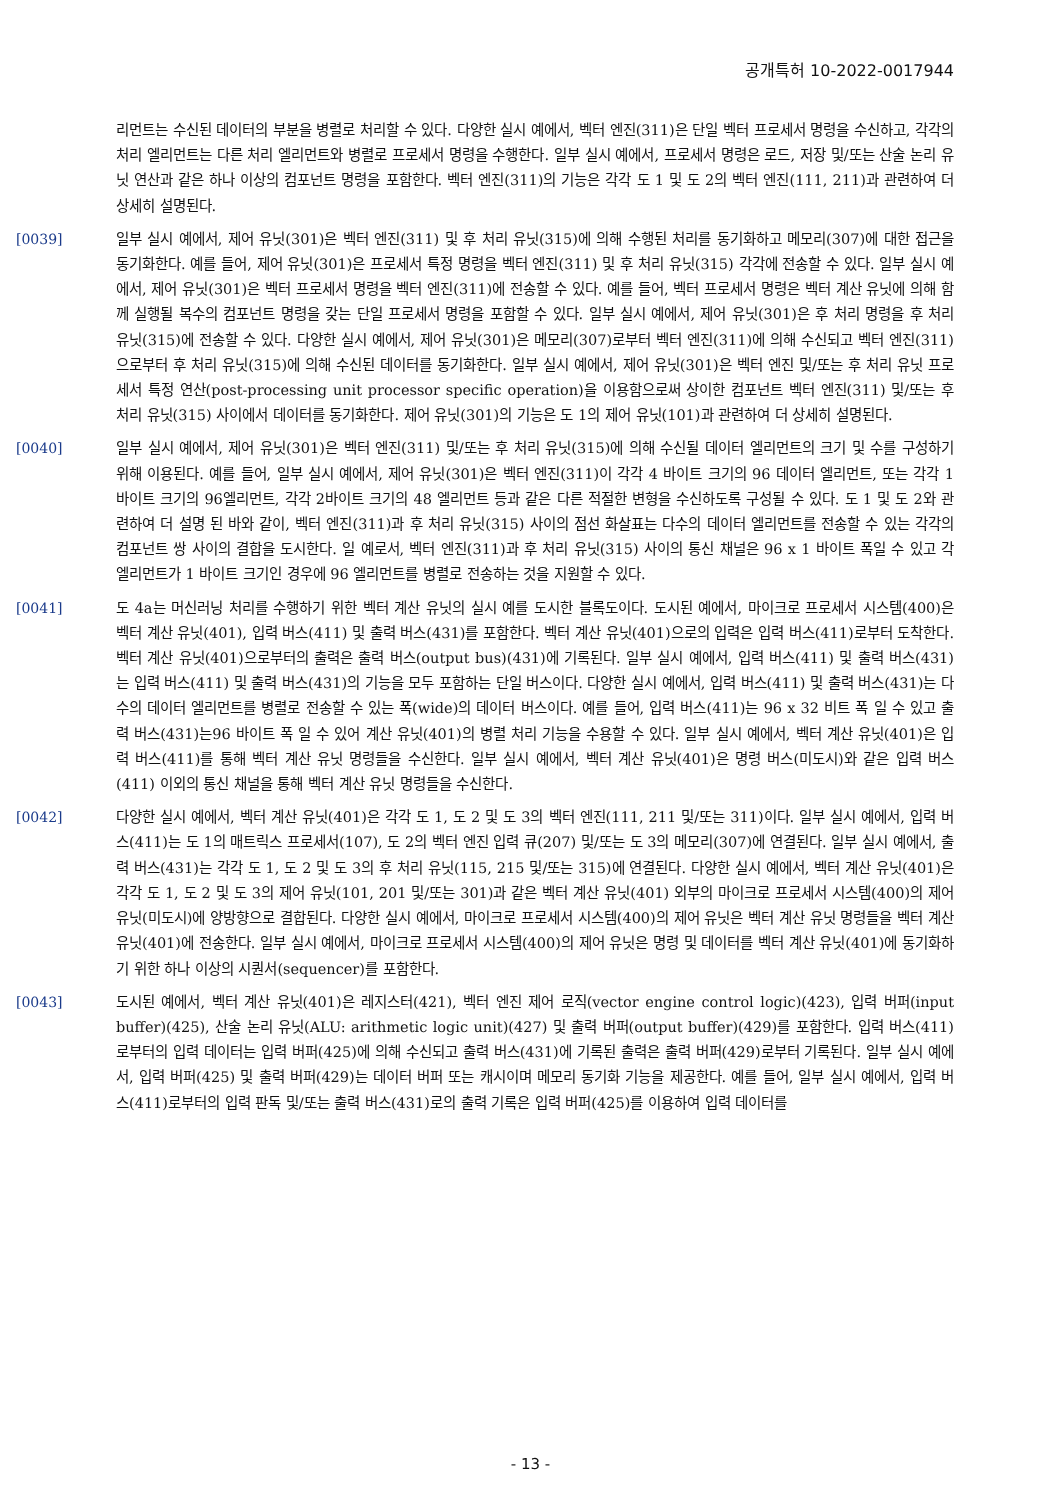공개특허 10-2022-0017944
리먼트는 수신된 데이터의 부분을 병렬로 처리할 수 있다. 다양한 실시 예에서, 벡터 엔진(311)은 단일 벡터 프로세서 명령을 수신하고, 각각의 처리 엘리먼트는 다른 처리 엘리먼트와 병렬로 프로세서 명령을 수행한다. 일부 실시 예에서, 프로세서 명령은 로드, 저장 및/또는 산술 논리 유닛 연산과 같은 하나 이상의 컴포넌트 명령을 포함한다. 벡터 엔진(311)의 기능은 각각 도 1 및 도 2의 벡터 엔진(111, 211)과 관련하여 더 상세히 설명된다.
[0039] 일부 실시 예에서, 제어 유닛(301)은 벡터 엔진(311) 및 후 처리 유닛(315)에 의해 수행된 처리를 동기화하고 메모리(307)에 대한 접근을 동기화한다. 예를 들어, 제어 유닛(301)은 프로세서 특정 명령을 벡터 엔진(311) 및 후 처리 유닛(315) 각각에 전송할 수 있다. 일부 실시 예에서, 제어 유닛(301)은 벡터 프로세서 명령을 벡터 엔진(311)에 전송할 수 있다. 예를 들어, 벡터 프로세서 명령은 벡터 계산 유닛에 의해 함께 실행될 복수의 컴포넌트 명령을 갖는 단일 프로세서 명령을 포함할 수 있다. 일부 실시 예에서, 제어 유닛(301)은 후 처리 명령을 후 처리 유닛(315)에 전송할 수 있다. 다양한 실시 예에서, 제어 유닛(301)은 메모리(307)로부터 벡터 엔진(311)에 의해 수신되고 벡터 엔진(311)으로부터 후 처리 유닛(315)에 의해 수신된 데이터를 동기화한다. 일부 실시 예에서, 제어 유닛(301)은 벡터 엔진 및/또는 후 처리 유닛 프로세서 특정 연산(post-processing unit processor specific operation)을 이용함으로써 상이한 컴포넌트 벡터 엔진(311) 및/또는 후 처리 유닛(315) 사이에서 데이터를 동기화한다. 제어 유닛(301)의 기능은 도 1의 제어 유닛(101)과 관련하여 더 상세히 설명된다.
[0040] 일부 실시 예에서, 제어 유닛(301)은 벡터 엔진(311) 및/또는 후 처리 유닛(315)에 의해 수신될 데이터 엘리먼트의 크기 및 수를 구성하기 위해 이용된다. 예를 들어, 일부 실시 예에서, 제어 유닛(301)은 벡터 엔진(311)이 각각 4 바이트 크기의 96 데이터 엘리먼트, 또는 각각 1 바이트 크기의 96엘리먼트, 각각 2바이트 크기의 48 엘리먼트 등과 같은 다른 적절한 변형을 수신하도록 구성될 수 있다. 도 1 및 도 2와 관련하여 더 설명 된 바와 같이, 벡터 엔진(311)과 후 처리 유닛(315) 사이의 점선 화살표는 다수의 데이터 엘리먼트를 전송할 수 있는 각각의 컴포넌트 쌍 사이의 결합을 도시한다. 일 예로서, 벡터 엔진(311)과 후 처리 유닛(315) 사이의 통신 채널은 96 x 1 바이트 폭일 수 있고 각 엘리먼트가 1 바이트 크기인 경우에 96 엘리먼트를 병렬로 전송하는 것을 지원할 수 있다.
[0041] 도 4a는 머신러닝 처리를 수행하기 위한 벡터 계산 유닛의 실시 예를 도시한 블록도이다. 도시된 예에서, 마이크로 프로세서 시스템(400)은 벡터 계산 유닛(401), 입력 버스(411) 및 출력 버스(431)를 포함한다. 벡터 계산 유닛(401)으로의 입력은 입력 버스(411)로부터 도착한다. 벡터 계산 유닛(401)으로부터의 출력은 출력 버스(output bus)(431)에 기록된다. 일부 실시 예에서, 입력 버스(411) 및 출력 버스(431)는 입력 버스(411) 및 출력 버스(431)의 기능을 모두 포함하는 단일 버스이다. 다양한 실시 예에서, 입력 버스(411) 및 출력 버스(431)는 다수의 데이터 엘리먼트를 병렬로 전송할 수 있는 폭(wide)의 데이터 버스이다. 예를 들어, 입력 버스(411)는 96 x 32 비트 폭 일 수 있고 출력 버스(431)는96 바이트 폭 일 수 있어 계산 유닛(401)의 병렬 처리 기능을 수용할 수 있다. 일부 실시 예에서, 벡터 계산 유닛(401)은 입력 버스(411)를 통해 벡터 계산 유닛 명령들을 수신한다. 일부 실시 예에서, 벡터 계산 유닛(401)은 명령 버스(미도시)와 같은 입력 버스(411) 이외의 통신 채널을 통해 벡터 계산 유닛 명령들을 수신한다.
[0042] 다양한 실시 예에서, 벡터 계산 유닛(401)은 각각 도 1, 도 2 및 도 3의 벡터 엔진(111, 211 및/또는 311)이다. 일부 실시 예에서, 입력 버스(411)는 도 1의 매트릭스 프로세서(107), 도 2의 벡터 엔진 입력 큐(207) 및/또는 도 3의 메모리(307)에 연결된다. 일부 실시 예에서, 출력 버스(431)는 각각 도 1, 도 2 및 도 3의 후 처리 유닛(115, 215 및/또는 315)에 연결된다. 다양한 실시 예에서, 벡터 계산 유닛(401)은 각각 도 1, 도 2 및 도 3의 제어 유닛(101, 201 및/또는 301)과 같은 벡터 계산 유닛(401) 외부의 마이크로 프로세서 시스템(400)의 제어 유닛(미도시)에 양방향으로 결합된다. 다양한 실시 예에서, 마이크로 프로세서 시스템(400)의 제어 유닛은 벡터 계산 유닛 명령들을 벡터 계산 유닛(401)에 전송한다. 일부 실시 예에서, 마이크로 프로세서 시스템(400)의 제어 유닛은 명령 및 데이터를 벡터 계산 유닛(401)에 동기화하기 위한 하나 이상의 시퀀서(sequencer)를 포함한다.
[0043] 도시된 예에서, 벡터 계산 유닛(401)은 레지스터(421), 벡터 엔진 제어 로직(vector engine control logic)(423), 입력 버퍼(input buffer)(425), 산술 논리 유닛(ALU: arithmetic logic unit)(427) 및 출력 버퍼(output buffer)(429)를 포함한다. 입력 버스(411)로부터의 입력 데이터는 입력 버퍼(425)에 의해 수신되고 출력 버스(431)에 기록된 출력은 출력 버퍼(429)로부터 기록된다. 일부 실시 예에서, 입력 버퍼(425) 및 출력 버퍼(429)는 데이터 버퍼 또는 캐시이며 메모리 동기화 기능을 제공한다. 예를 들어, 일부 실시 예에서, 입력 버스(411)로부터의 입력 판독 및/또는 출력 버스(431)로의 출력 기록은 입력 버퍼(425)를 이용하여 입력 데이터를
- 13 -